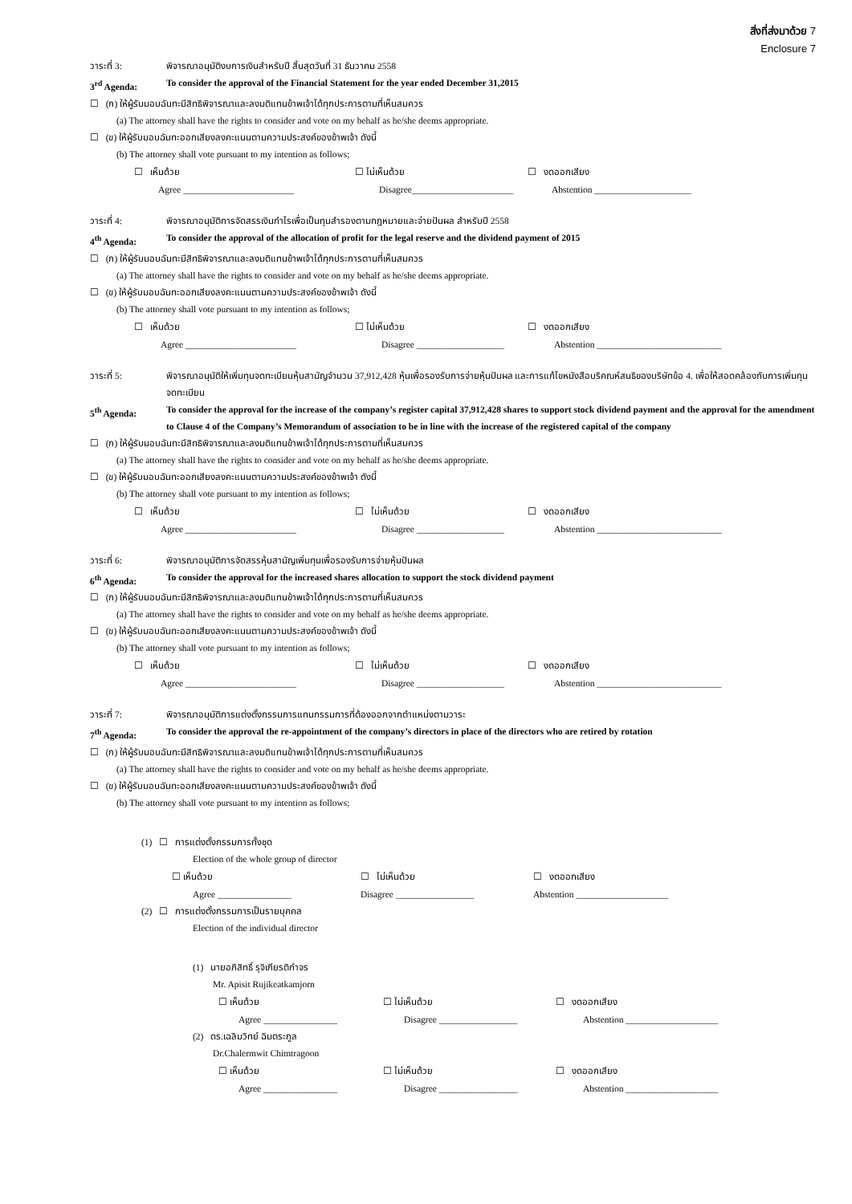สิ่งที่ส่งมาด้วย 7
Enclosure 7
วาระที่ 3: พิจารณาอนุมัติงบการเงินสำหรับปี สิ้นสุดวันที่ 31 ธันวาคม 2558
3<sup>rd</sup> Agenda: To consider the approval of the Financial Statement for the year ended December 31,2015
☐ (ก) ให้ผู้รับมอบฉันทะมีสิทธิพิจารณาและลงมติแทนข้าพเจ้าได้ทุกประการตามที่เห็นสมควร
(a) The attorney shall have the rights to consider and vote on my behalf as he/she deems appropriate.
☐ (ข) ให้ผู้รับมอบฉันทะออกเสียงลงคะแนนตามความประสงค์ของข้าพเจ้า ดังนี้
(b) The attorney shall vote pursuant to my intention as follows;
☐ เห็นด้วย ☐ ไม่เห็นด้วย ☐ งดออกเสียง
Agree ________________________ Disagree______________________ Abstention _____________________
วาระที่ 4: พิจารณาอนุมัติการจัดสรรเงินกำไรเพื่อเป็นทุนสำรองตามกฎหมายและจ่ายปันผล สำหรับปี 2558
4<sup>th</sup> Agenda: To consider the approval of the allocation of profit for the legal reserve and the dividend payment of 2015
☐ (ก) ให้ผู้รับมอบฉันทะมีสิทธิพิจารณาและลงมติแทนข้าพเจ้าได้ทุกประการตามที่เห็นสมควร
(a) The attorney shall have the rights to consider and vote on my behalf as he/she deems appropriate.
☐ (ข) ให้ผู้รับมอบฉันทะออกเสียงลงคะแนนตามความประสงค์ของข้าพเจ้า ดังนี้
(b) The attorney shall vote pursuant to my intention as follows;
☐ เห็นด้วย ☐ ไม่เห็นด้วย ☐ งดออกเสียง
Agree ________________________ Disagree ___________________ Abstention ___________________________
วาระที่ 5: พิจารณาอนุมัติให้เพิ่มทุนจดทะเบียนหุ้นสามัญจำนวน 37,912,428 หุ้นเพื่อรองรับการจ่ายหุ้นปันผล และการแก้ไขหนังสือบริคณห์สนธิของบริษัทข้อ 4. เพื่อให้สอดคล้องกับการเพิ่มทุนจดทะเบียน
5<sup>th</sup> Agenda: To consider the approval for the increase of the company’s register capital 37,912,428 shares to support stock dividend payment and the approval for the amendment to Clause 4 of the Company’s Memorandum of association to be in line with the increase of the registered capital of the company
☐ (ก) ให้ผู้รับมอบฉันทะมีสิทธิพิจารณาและลงมติแทนข้าพเจ้าได้ทุกประการตามที่เห็นสมควร
(a) The attorney shall have the rights to consider and vote on my behalf as he/she deems appropriate.
☐ (ข) ให้ผู้รับมอบฉันทะออกเสียงลงคะแนนตามความประสงค์ของข้าพเจ้า ดังนี้
(b) The attorney shall vote pursuant to my intention as follows;
☐ เห็นด้วย ☐ ไม่เห็นด้วย ☐ งดออกเสียง
Agree ________________________ Disagree ___________________ Abstention ___________________________
วาระที่ 6: พิจารณาอนุมัติการจัดสรรหุ้นสามัญเพิ่มทุนเพื่อรองรับการจ่ายหุ้นปันผล
6<sup>th</sup> Agenda: To consider the approval for the increased shares allocation to support the stock dividend payment
☐ (ก) ให้ผู้รับมอบฉันทะมีสิทธิพิจารณาและลงมติแทนข้าพเจ้าได้ทุกประการตามที่เห็นสมควร
(a) The attorney shall have the rights to consider and vote on my behalf as he/she deems appropriate.
☐ (ข) ให้ผู้รับมอบฉันทะออกเสียงลงคะแนนตามความประสงค์ของข้าพเจ้า ดังนี้
(b) The attorney shall vote pursuant to my intention as follows;
☐ เห็นด้วย ☐ ไม่เห็นด้วย ☐ งดออกเสียง
Agree ________________________ Disagree ___________________ Abstention ___________________________
วาระที่ 7: พิจารณาอนุมัติการแต่งตั้งกรรมการแทนกรรมการที่ต้องออกจากตำแหน่งตามวาระ
7<sup>th</sup> Agenda: To consider the approval the re-appointment of the company’s directors in place of the directors who are retired by rotation
☐ (ก) ให้ผู้รับมอบฉันทะมีสิทธิพิจารณาและลงมติแทนข้าพเจ้าได้ทุกประการตามที่เห็นสมควร
(a) The attorney shall have the rights to consider and vote on my behalf as he/she deems appropriate.
☐ (ข) ให้ผู้รับมอบฉันทะออกเสียงลงคะแนนตามความประสงค์ของข้าพเจ้า ดังนี้
(b) The attorney shall vote pursuant to my intention as follows;
(1) ☐ การแต่งตั้งกรรมการทั้งชุด
Election of the whole group of director
☐ เห็นด้วย ☐ ไม่เห็นด้วย ☐ งดออกเสียง
Agree ________________ Disagree _________________ Abstention ____________________
(2) ☐ การแต่งตั้งกรรมการเป็นรายบุคคล
Election of the individual director
(1) นายอภิสิทธิ์ รุจิเกียรติกำจร
Mr. Apisit Rujikeatkamjorn
☐ เห็นด้วย ☐ ไม่เห็นด้วย ☐ งดออกเสียง
Agree ________________ Disagree _________________ Abstention ____________________
(2) ดร.เฉลิมวิทย์ ฉิมตระกูล
Dr.Chalermwit Chimtragoon
☐ เห็นด้วย ☐ ไม่เห็นด้วย ☐ งดออกเสียง
Agree ________________ Disagree _________________ Abstention ____________________